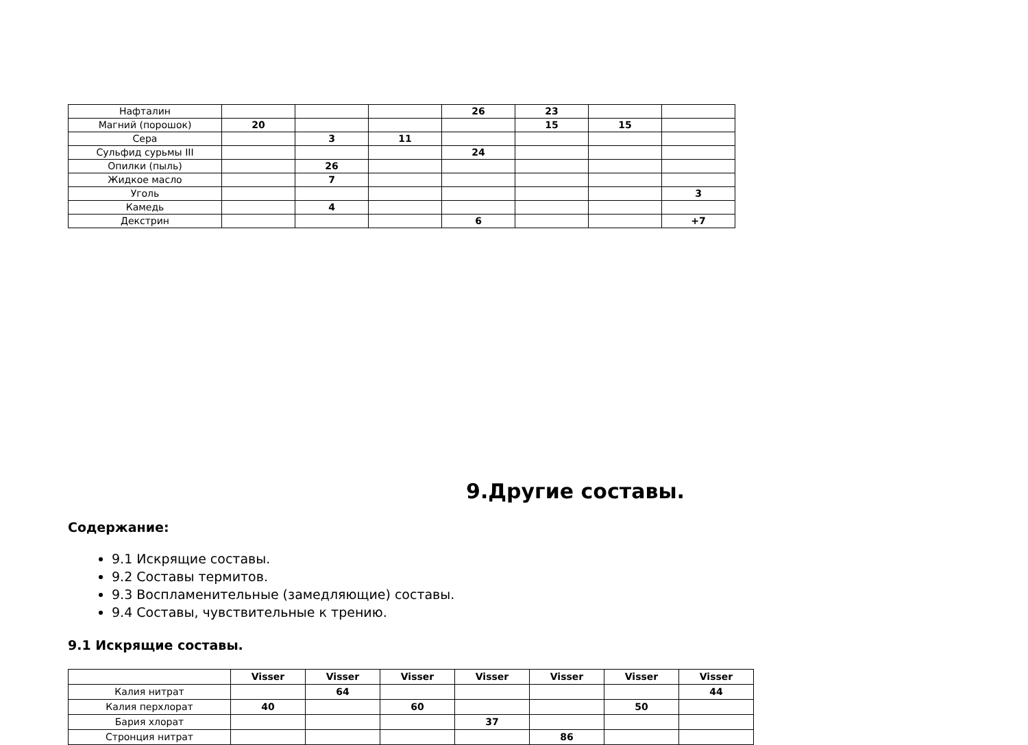| Нафталин | | | | 26 | 23 | | |
| Магний (порошок) | 20 | | | | 15 | 15 | |
| Сера | | 3 | 11 | | | | |
| Сульфид сурьмы III | | | | 24 | | | |
| Опилки (пыль) | | 26 | | | | | |
| Жидкое масло | | 7 | | | | | |
| Уголь | | | | | | | 3 |
| Камедь | | 4 | | | | | |
| Декстрин | | | | 6 | | | +7 |
9.Другие составы.
Содержание:
9.1 Искрящие составы.
9.2 Составы термитов.
9.3 Воспламенительные (замедляющие) составы.
9.4 Составы, чувствительные к трению.
9.1 Искрящие составы.
| | Visser | Visser | Visser | Visser | Visser | Visser | Visser |
| --- | --- | --- | --- | --- | --- | --- | --- |
| Калия нитрат | | 64 | | | | | 44 |
| Калия перхлорат | 40 | | 60 | | | 50 | |
| Бария хлорат | | | | 37 | | | |
| Стронция нитрат | | | | | 86 | | |